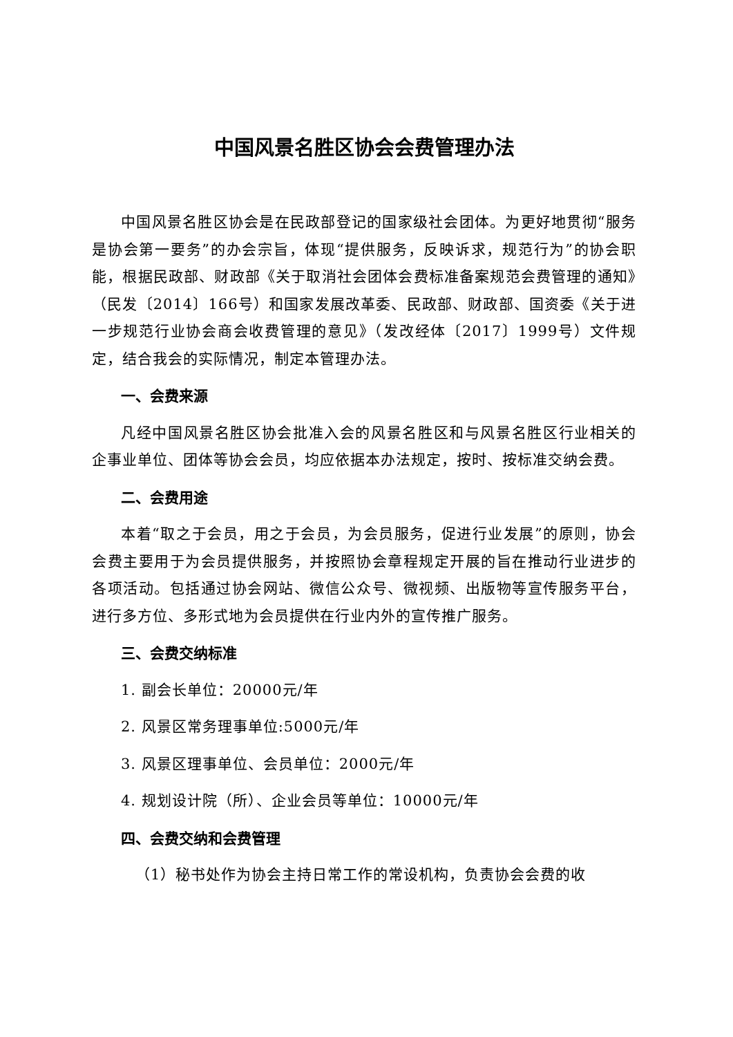中国风景名胜区协会会费管理办法
中国风景名胜区协会是在民政部登记的国家级社会团体。为更好地贯彻“服务是协会第一要务”的办会宗旨，体现“提供服务，反映诉求，规范行为”的协会职能，根据民政部、财政部《关于取消社会团体会费标准备案规范会费管理的通知》（民发〔2014〕166号）和国家发展改革委、民政部、财政部、国资委《关于进一步规范行业协会商会收费管理的意见》（发改经体〔2017〕1999号）文件规定，结合我会的实际情况，制定本管理办法。
一、会费来源
凡经中国风景名胜区协会批准入会的风景名胜区和与风景名胜区行业相关的企事业单位、团体等协会会员，均应依据本办法规定，按时、按标准交纳会费。
二、会费用途
本着“取之于会员，用之于会员，为会员服务，促进行业发展”的原则，协会会费主要用于为会员提供服务，并按照协会章程规定开展的旨在推动行业进步的各项活动。包括通过协会网站、微信公众号、微视频、出版物等宣传服务平台，进行多方位、多形式地为会员提供在行业内外的宣传推广服务。
三、会费交纳标准
1. 副会长单位：20000元/年
2. 风景区常务理事单位:5000元/年
3. 风景区理事单位、会员单位：2000元/年
4. 规划设计院（所）、企业会员等单位：10000元/年
四、会费交纳和会费管理
（1）秘书处作为协会主持日常工作的常设机构，负责协会会费的收